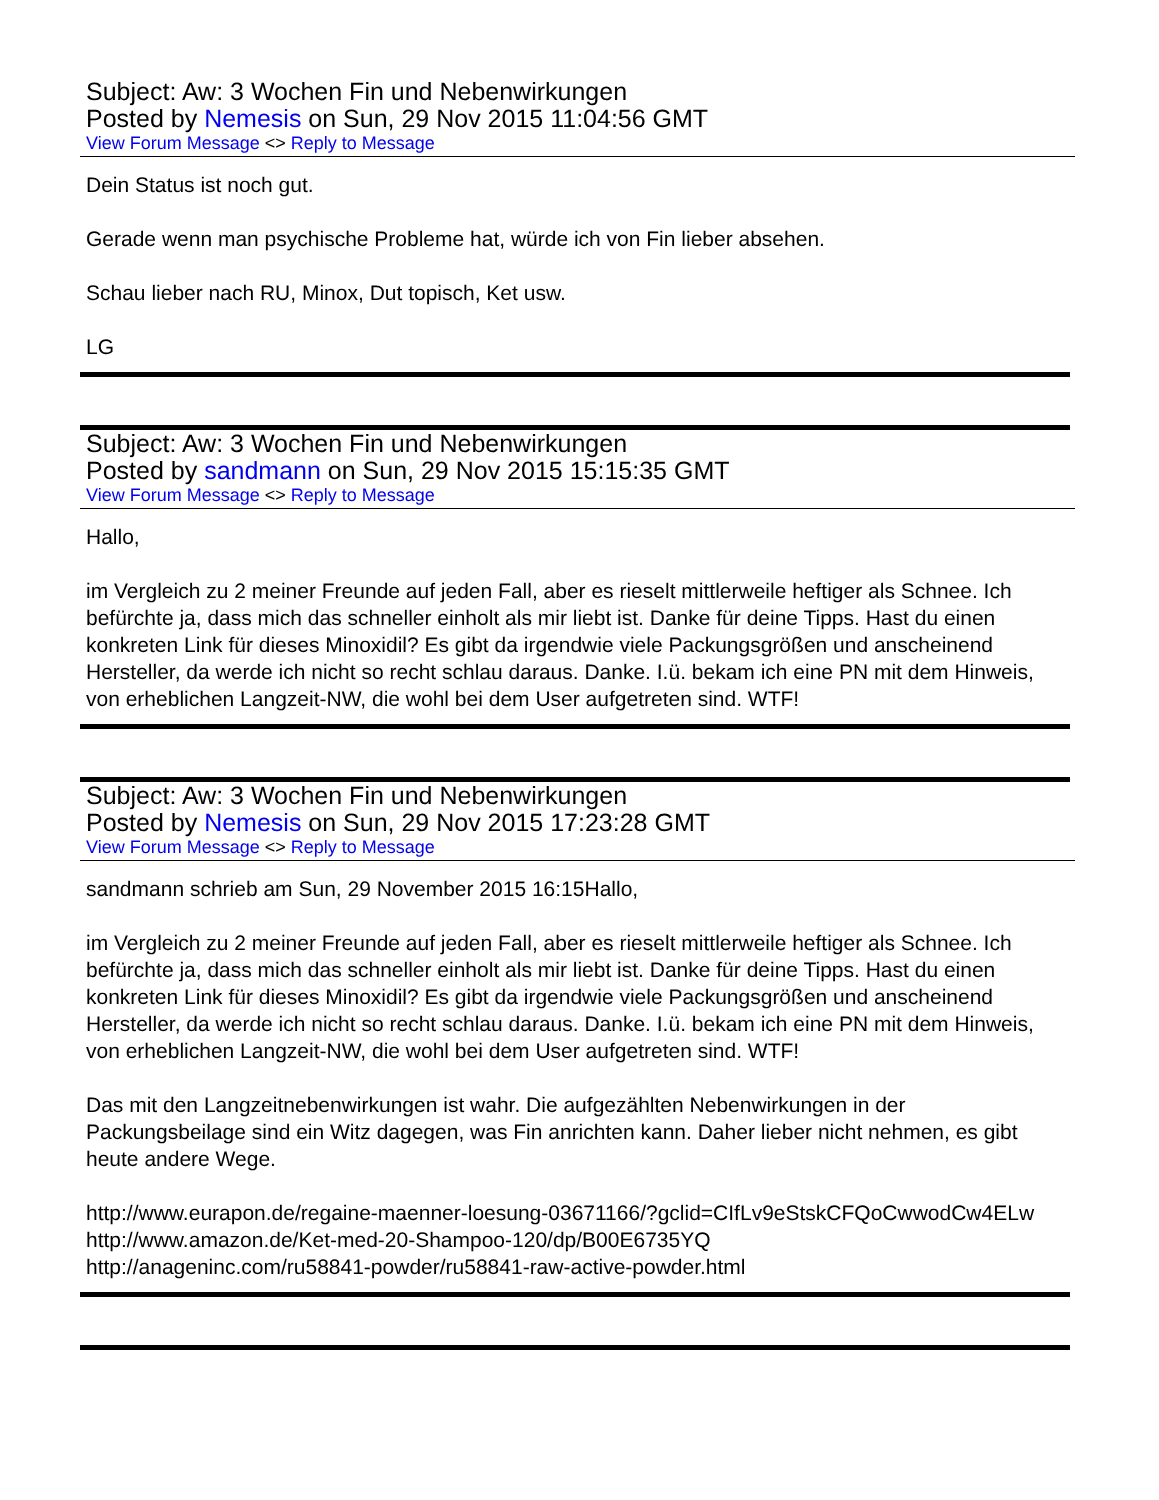Subject: Aw: 3 Wochen Fin und Nebenwirkungen
Posted by Nemesis on Sun, 29 Nov 2015 11:04:56 GMT
View Forum Message <> Reply to Message
Dein Status ist noch gut.
Gerade wenn man psychische Probleme hat, würde ich von Fin lieber absehen.
Schau lieber nach RU, Minox, Dut topisch, Ket usw.
LG
Subject: Aw: 3 Wochen Fin und Nebenwirkungen
Posted by sandmann on Sun, 29 Nov 2015 15:15:35 GMT
View Forum Message <> Reply to Message
Hallo,
im Vergleich zu 2 meiner Freunde auf jeden Fall, aber es rieselt mittlerweile heftiger als Schnee. Ich befürchte ja, dass mich das schneller einholt als mir liebt ist. Danke für deine Tipps. Hast du einen konkreten Link für dieses Minoxidil? Es gibt da irgendwie viele Packungsgrößen und anscheinend Hersteller, da werde ich nicht so recht schlau daraus. Danke. I.ü. bekam ich eine PN mit dem Hinweis, von erheblichen Langzeit-NW, die wohl bei dem User aufgetreten sind. WTF!
Subject: Aw: 3 Wochen Fin und Nebenwirkungen
Posted by Nemesis on Sun, 29 Nov 2015 17:23:28 GMT
View Forum Message <> Reply to Message
sandmann schrieb am Sun, 29 November 2015 16:15Hallo,
im Vergleich zu 2 meiner Freunde auf jeden Fall, aber es rieselt mittlerweile heftiger als Schnee. Ich befürchte ja, dass mich das schneller einholt als mir liebt ist. Danke für deine Tipps. Hast du einen konkreten Link für dieses Minoxidil? Es gibt da irgendwie viele Packungsgrößen und anscheinend Hersteller, da werde ich nicht so recht schlau daraus. Danke. I.ü. bekam ich eine PN mit dem Hinweis, von erheblichen Langzeit-NW, die wohl bei dem User aufgetreten sind. WTF!
Das mit den Langzeitnebenwirkungen ist wahr. Die aufgezählten Nebenwirkungen in der Packungsbeilage sind ein Witz dagegen, was Fin anrichten kann. Daher lieber nicht nehmen, es gibt heute andere Wege.
http://www.eurapon.de/regaine-maenner-loesung-03671166/?gclid=CIfLv9eStskCFQoCwwodCw4ELw
http://www.amazon.de/Ket-med-20-Shampoo-120/dp/B00E6735YQ
http://anageninc.com/ru58841-powder/ru58841-raw-active-powder.html